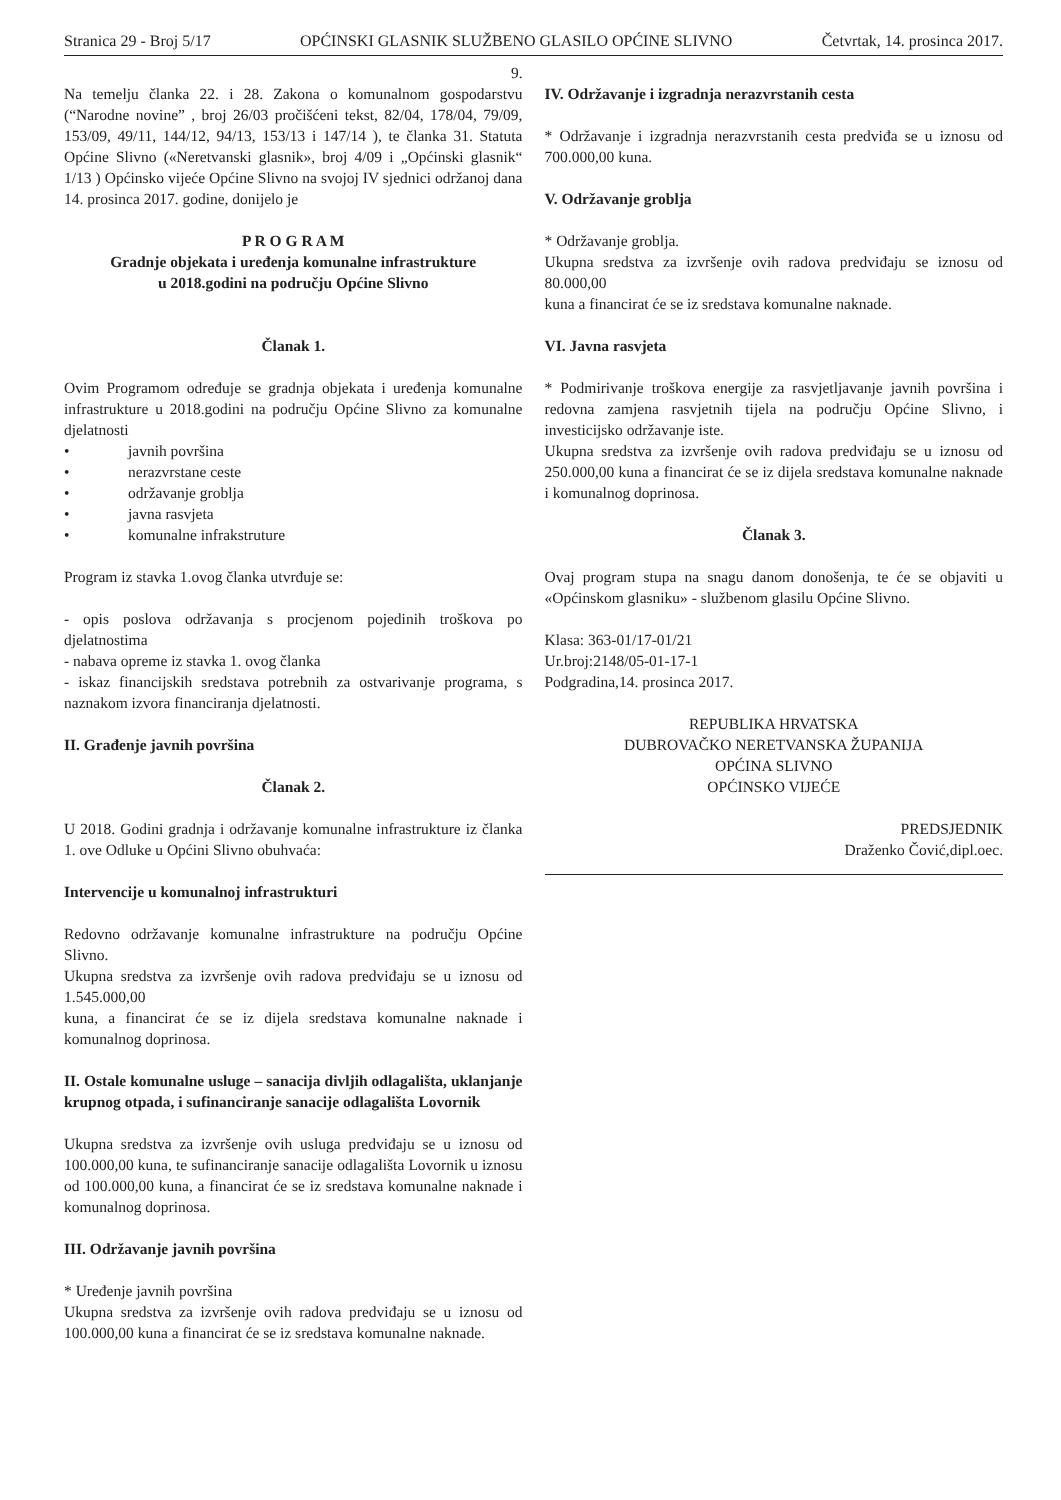Stranica 29 - Broj 5/17 OPĆINSKI GLASNIK SLUŽBENO GLASILO OPĆINE SLIVNO Četvrtak, 14. prosinca 2017.
9.
Na temelju članka 22. i 28. Zakona o komunalnom gospodarstvu (“Narodne novine” , broj 26/03 pročišćeni tekst, 82/04, 178/04, 79/09, 153/09, 49/11, 144/12, 94/13, 153/13 i 147/14 ), te članka 31. Statuta Općine Slivno («Neretvanski glasnik», broj 4/09 i „Općinski glasnik“ 1/13 ) Općinsko vijeće Općine Slivno na svojoj IV sjednici održanoj dana 14. prosinca 2017. godine, donijelo je
P R O G R A M
Gradnje objekata i uređenja komunalne infrastrukture
u 2018.godini na području Općine Slivno
Članak 1.
Ovim Programom određuje se gradnja objekata i uređenja komunalne infrastrukture u 2018.godini na području Općine Slivno za komunalne djelatnosti
• javnih površina
• nerazvrstane ceste
• održavanje groblja
• javna rasvjeta
• komunalne infrakstruture
Program iz stavka 1.ovog članka utvrđuje se:
- opis poslova održavanja s procjenom pojedinih troškova po djelatnostima
- nabava opreme iz stavka 1. ovog članka
- iskaz financijskih sredstava potrebnih za ostvarivanje programa, s naznakom izvora financiranja djelatnosti.
II. Građenje javnih površina
Članak 2.
U 2018. Godini gradnja i održavanje komunalne infrastrukture iz članka 1. ove Odluke u Općini Slivno obuhvaća:
Intervencije u komunalnoj infrastrukturi
Redovno održavanje komunalne infrastrukture na području Općine Slivno.
Ukupna sredstva za izvršenje ovih radova predviđaju se u iznosu od 1.545.000,00
kuna, a financirat će se iz dijela sredstava komunalne naknade i komunalnog doprinosa.
II. Ostale komunalne usluge – sanacija divljih odlagališta, uklanjanje krupnog otpada, i sufinanciranje sanacije odlagališta Lovornik
Ukupna sredstva za izvršenje ovih usluga predviđaju se u iznosu od 100.000,00 kuna, te sufinanciranje sanacije odlagališta Lovornik u iznosu od 100.000,00 kuna, a financirat će se iz sredstava komunalne naknade i komunalnog doprinosa.
III. Održavanje javnih površina
* Uređenje javnih površina
Ukupna sredstva za izvršenje ovih radova predviđaju se u iznosu od 100.000,00 kuna a financirat će se iz sredstava komunalne naknade.
IV. Održavanje i izgradnja nerazvrstanih cesta
* Održavanje i izgradnja nerazvrstanih cesta predviđa se u iznosu od 700.000,00 kuna.
V. Održavanje groblja
* Održavanje groblja.
Ukupna sredstva za izvršenje ovih radova predviđaju se iznosu od 80.000,00
kuna a financirat će se iz sredstava komunalne naknade.
VI. Javna rasvjeta
* Podmirivanje troškova energije za rasvjetljavanje javnih površina i redovna zamjena rasvjetnih tijela na području Općine Slivno, i investicijsko održavanje iste.
Ukupna sredstva za izvršenje ovih radova predviđaju se u iznosu od 250.000,00 kuna a financirat će se iz dijela sredstava komunalne naknade i komunalnog doprinosa.
Članak 3.
Ovaj program stupa na snagu danom donošenja, te će se objaviti u «Općinskom glasniku» - službenom glasilu Općine Slivno.
Klasa: 363-01/17-01/21
Ur.broj:2148/05-01-17-1
Podgradina,14. prosinca 2017.
REPUBLIKA HRVATSKA
DUBROVAČKO NERETVANSKA ŽUPANIJA
OPĆINA SLIVNO
OPĆINSKO VIJEĆE
PREDSJEDNIK
Draženko Čović,dipl.oec.